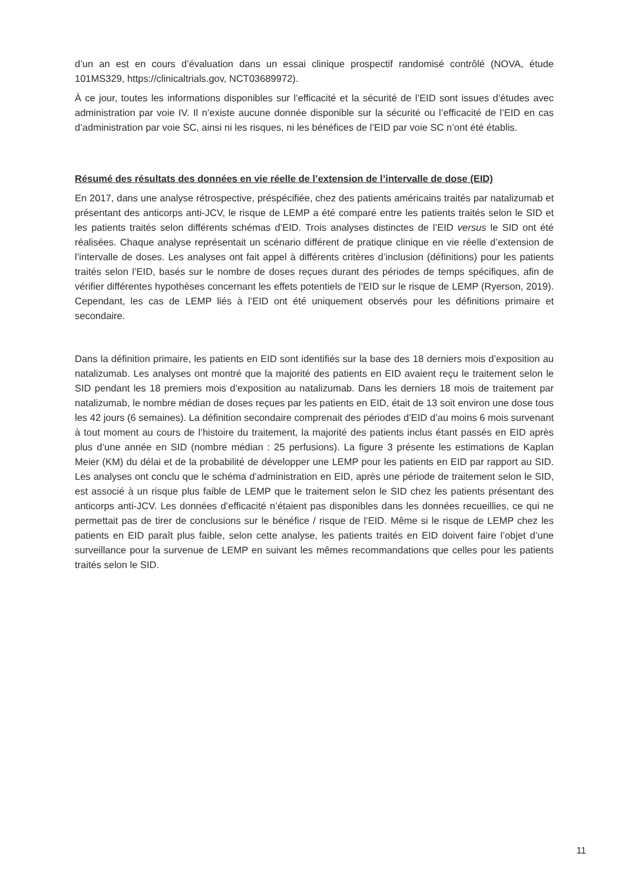d’un an est en cours d’évaluation dans un essai clinique prospectif randomisé contrôlé (NOVA, étude 101MS329, https://clinicaltrials.gov, NCT03689972).
À ce jour, toutes les informations disponibles sur l’efficacité et la sécurité de l’EID sont issues d’études avec administration par voie IV. Il n’existe aucune donnée disponible sur la sécurité ou l’efficacité de l’EID en cas d’administration par voie SC, ainsi ni les risques, ni les bénéfices de l’EID par voie SC n’ont été établis.
Résumé des résultats des données en vie réelle de l’extension de l’intervalle de dose (EID)
En 2017, dans une analyse rétrospective, préspécifiée, chez des patients américains traités par natalizumab et présentant des anticorps anti-JCV, le risque de LEMP a été comparé entre les patients traités selon le SID et les patients traités selon différents schémas d’EID. Trois analyses distinctes de l’EID versus le SID ont été réalisées. Chaque analyse représentait un scénario différent de pratique clinique en vie réelle d’extension de l’intervalle de doses. Les analyses ont fait appel à différents critères d’inclusion (définitions) pour les patients traités selon l’EID, basés sur le nombre de doses reçues durant des périodes de temps spécifiques, afin de vérifier différentes hypothèses concernant les effets potentiels de l’EID sur le risque de LEMP (Ryerson, 2019). Cependant, les cas de LEMP liés à l’EID ont été uniquement observés pour les définitions primaire et secondaire.
Dans la définition primaire, les patients en EID sont identifiés sur la base des 18 derniers mois d’exposition au natalizumab. Les analyses ont montré que la majorité des patients en EID avaient reçu le traitement selon le SID pendant les 18 premiers mois d’exposition au natalizumab. Dans les derniers 18 mois de traitement par natalizumab, le nombre médian de doses reçues par les patients en EID, était de 13 soit environ une dose tous les 42 jours (6 semaines). La définition secondaire comprenait des périodes d’EID d’au moins 6 mois survenant à tout moment au cours de l’histoire du traitement, la majorité des patients inclus étant passés en EID après plus d’une année en SID (nombre médian : 25 perfusions). La figure 3 présente les estimations de Kaplan Meier (KM) du délai et de la probabilité de développer une LEMP pour les patients en EID par rapport au SID. Les analyses ont conclu que le schéma d’administration en EID, après une période de traitement selon le SID, est associé à un risque plus faible de LEMP que le traitement selon le SID chez les patients présentant des anticorps anti-JCV. Les données d’efficacité n’étaient pas disponibles dans les données recueillies, ce qui ne permettait pas de tirer de conclusions sur le bénéfice / risque de l’EID. Même si le risque de LEMP chez les patients en EID paraît plus faible, selon cette analyse, les patients traités en EID doivent faire l’objet d’une surveillance pour la survenue de LEMP en suivant les mêmes recommandations que celles pour les patients traités selon le SID.
11